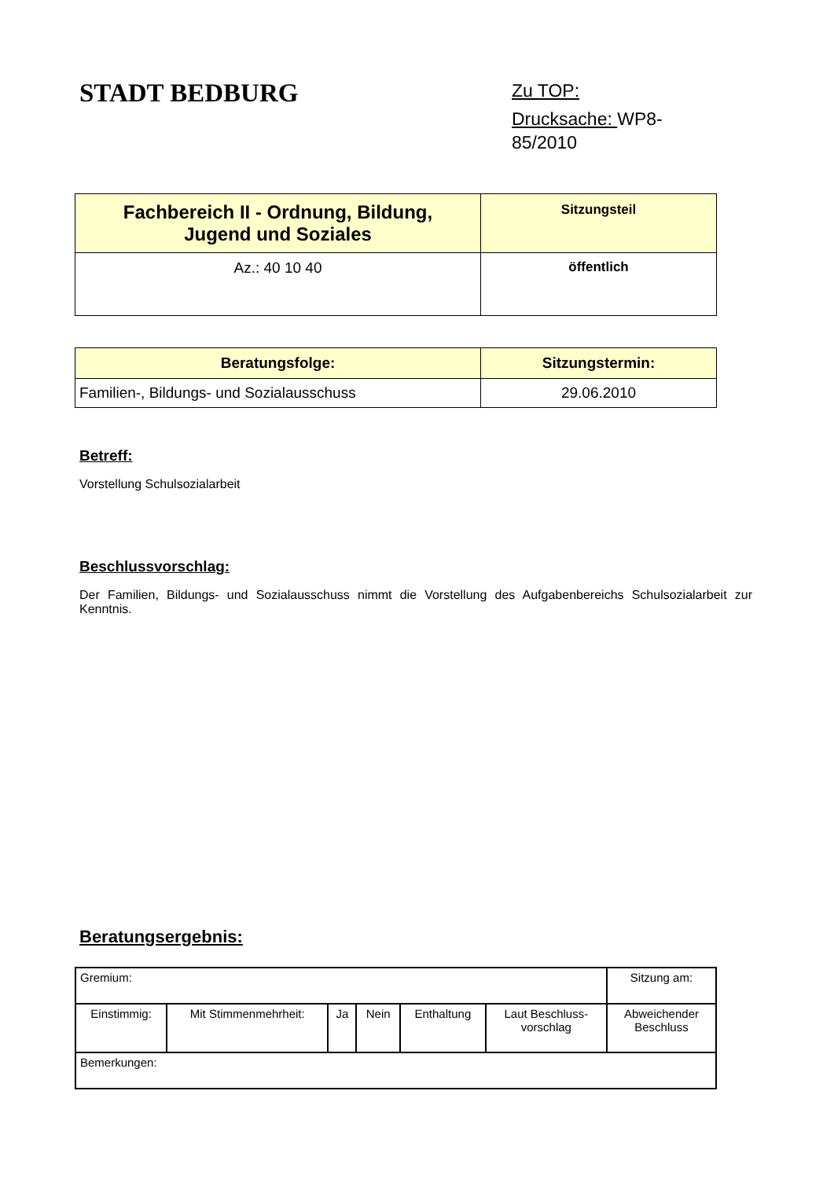STADT BEDBURG
Zu TOP:
Drucksache: WP8-
85/2010
| Fachbereich II - Ordnung, Bildung, Jugend und Soziales | Sitzungsteil |
| Az.: 40 10 40 | öffentlich |
| Beratungsfolge: | Sitzungstermin: |
| --- | --- |
| Familien-, Bildungs- und Sozialausschuss | 29.06.2010 |
Betreff:
Vorstellung Schulsozialarbeit
Beschlussvorschlag:
Der Familien, Bildungs- und Sozialausschuss nimmt die Vorstellung des Aufgabenbereichs Schulsozialarbeit zur Kenntnis.
Beratungsergebnis:
| Gremium: | | | | | | Sitzung am: |
| Einstimmig: | Mit Stimmenmehrheit: | Ja | Nein | Enthaltung | Laut Beschluss- vorschlag | Abweichender Beschluss |
| Bemerkungen: | | | | | | |